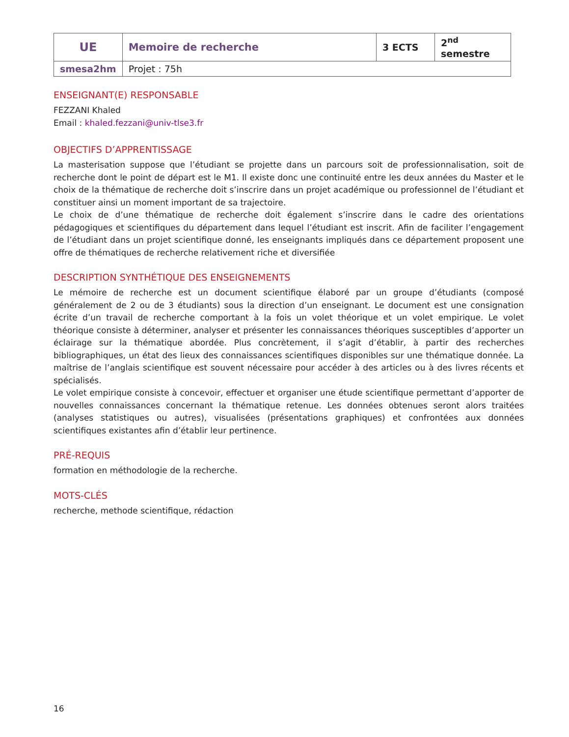| UE | Memoire de recherche | 3 ECTS | 2<sup>nd</sup> semestre |
| smesa2hm | Projet : 75h | | |
ENSEIGNANT(E) RESPONSABLE
FEZZANI Khaled
Email : khaled.fezzani@univ-tlse3.fr
OBJECTIFS D’APPRENTISSAGE
La masterisation suppose que l’étudiant se projette dans un parcours soit de professionnalisation, soit de recherche dont le point de départ est le M1. Il existe donc une continuité entre les deux années du Master et le choix de la thématique de recherche doit s’inscrire dans un projet académique ou professionnel de l’étudiant et constituer ainsi un moment important de sa trajectoire.
Le choix de d’une thématique de recherche doit également s’inscrire dans le cadre des orientations pédagogiques et scientifiques du département dans lequel l’étudiant est inscrit. Afin de faciliter l’engagement de l’étudiant dans un projet scientifique donné, les enseignants impliqués dans ce département proposent une offre de thématiques de recherche relativement riche et diversifiée
DESCRIPTION SYNTHÉTIQUE DES ENSEIGNEMENTS
Le mémoire de recherche est un document scientifique élaboré par un groupe d’étudiants (composé généralement de 2 ou de 3 étudiants) sous la direction d’un enseignant. Le document est une consignation écrite d’un travail de recherche comportant à la fois un volet théorique et un volet empirique. Le volet théorique consiste à déterminer, analyser et présenter les connaissances théoriques susceptibles d’apporter un éclairage sur la thématique abordée. Plus concrètement, il s’agit d’établir, à partir des recherches bibliographiques, un état des lieux des connaissances scientifiques disponibles sur une thématique donnée. La maîtrise de l’anglais scientifique est souvent nécessaire pour accéder à des articles ou à des livres récents et spécialisés.
Le volet empirique consiste à concevoir, effectuer et organiser une étude scientifique permettant d’apporter de nouvelles connaissances concernant la thématique retenue. Les données obtenues seront alors traitées (analyses statistiques ou autres), visualisées (présentations graphiques) et confrontées aux données scientifiques existantes afin d’établir leur pertinence.
PRÉ-REQUIS
formation en méthodologie de la recherche.
MOTS-CLÉS
recherche, methode scientifique, rédaction
16